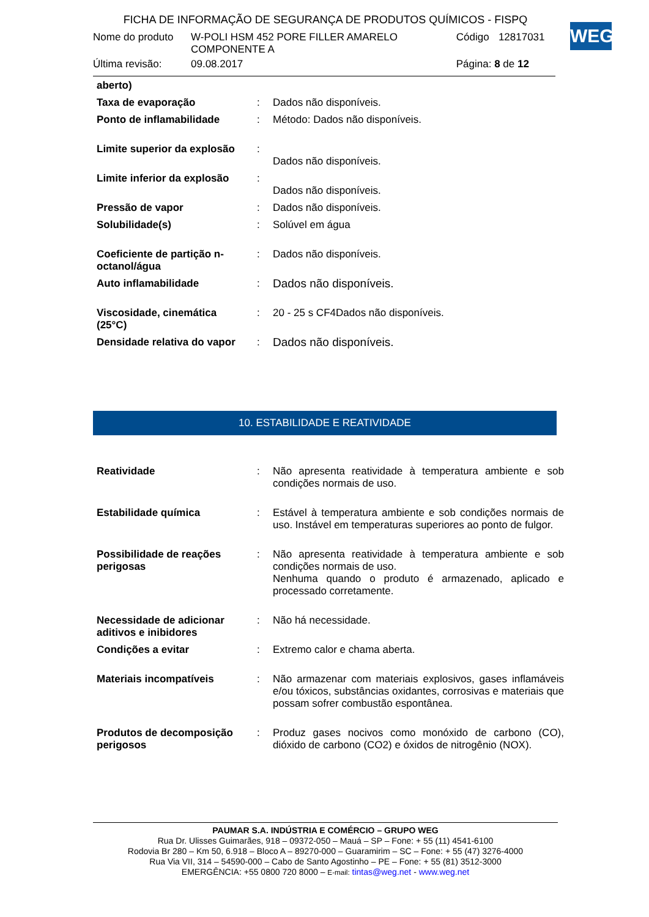FICHA DE INFORMAÇÃO DE SEGURANÇA DE PRODUTOS QUÍMICOS - FISPQ
| Nome do produto | W-POLI HSM 452 PORE FILLER AMARELO COMPONENTE A | Código | 12817031 |
| Última revisão: | 09.08.2017 | Página: 8 de 12 | |
WEG
| aberto) | | |
| Taxa de evaporação | : | Dados não disponíveis. |
| Ponto de inflamabilidade | : | Método: Dados não disponíveis. |
| Limite superior da explosão | : | Dados não disponíveis. |
| Limite inferior da explosão | : | Dados não disponíveis. |
| Pressão de vapor | : | Dados não disponíveis. |
| Solubilidade(s) | : | Solúvel em água |
| Coeficiente de partição n-octanol/água | : | Dados não disponíveis. |
| Auto inflamabilidade | : | Dados não disponíveis. |
| Viscosidade, cinemática (25°C) | : | 20 - 25 s CF4Dados não disponíveis. |
| Densidade relativa do vapor | : | Dados não disponíveis. |
10. ESTABILIDADE E REATIVIDADE
| Reatividade | : | Não apresenta reatividade à temperatura ambiente e sob condições normais de uso. |
| Estabilidade química | : | Estável à temperatura ambiente e sob condições normais de uso. Instável em temperaturas superiores ao ponto de fulgor. |
| Possibilidade de reações perigosas | : | Não apresenta reatividade à temperatura ambiente e sob condições normais de uso. Nenhuma quando o produto é armazenado, aplicado e processado corretamente. |
| Necessidade de adicionar aditivos e inibidores | : | Não há necessidade. |
| Condições a evitar | : | Extremo calor e chama aberta. |
| Materiais incompatíveis | : | Não armazenar com materiais explosivos, gases inflamáveis e/ou tóxicos, substâncias oxidantes, corrosivas e materiais que possam sofrer combustão espontânea. |
| Produtos de decomposição perigosos | : | Produz gases nocivos como monóxido de carbono (CO), dióxido de carbono (CO2) e óxidos de nitrogênio (NOX). |
PAUMAR S.A. INDÚSTRIA E COMÉRCIO – GRUPO WEG
Rua Dr. Ulisses Guimarães, 918 – 09372-050 – Mauá – SP – Fone: + 55 (11) 4541-6100
Rodovia Br 280 – Km 50, 6.918 – Bloco A – 89270-000 – Guaramirim – SC – Fone: + 55 (47) 3276-4000
Rua Via VII, 314 – 54590-000 – Cabo de Santo Agostinho – PE – Fone: + 55 (81) 3512-3000
EMERGÊNCIA: +55 0800 720 8000 – E-mail: tintas@weg.net - www.weg.net